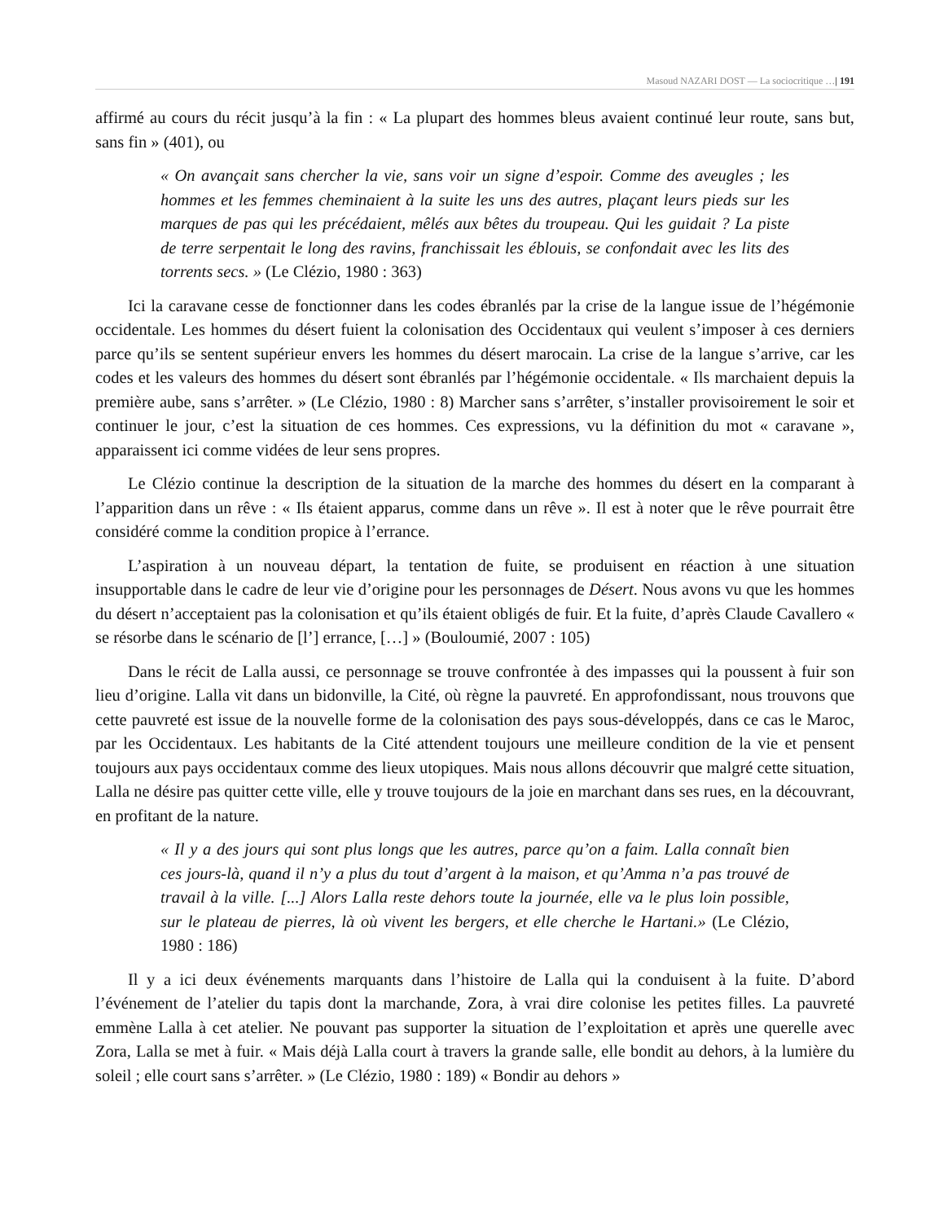Masoud NAZARI DOST — La sociocritique …| 191
affirmé au cours du récit jusqu’à la fin : « La plupart des hommes bleus avaient continué leur route, sans but, sans fin » (401), ou
« On avançait sans chercher la vie, sans voir un signe d’espoir. Comme des aveugles ; les hommes et les femmes cheminaient à la suite les uns des autres, plaçant leurs pieds sur les marques de pas qui les précédaient, mêlés aux bêtes du troupeau. Qui les guidait ? La piste de terre serpentait le long des ravins, franchissait les éblouis, se confondait avec les lits des torrents secs. » (Le Clézio, 1980 : 363)
Ici la caravane cesse de fonctionner dans les codes ébranlés par la crise de la langue issue de l’hégémonie occidentale. Les hommes du désert fuient la colonisation des Occidentaux qui veulent s’imposer à ces derniers parce qu’ils se sentent supérieur envers les hommes du désert marocain. La crise de la langue s’arrive, car les codes et les valeurs des hommes du désert sont ébranlés par l’hégémonie occidentale. « Ils marchaient depuis la première aube, sans s’arrêter. » (Le Clézio, 1980 : 8) Marcher sans s’arrêter, s’installer provisoirement le soir et continuer le jour, c’est la situation de ces hommes. Ces expressions, vu la définition du mot « caravane », apparaissent ici comme vidées de leur sens propres.
Le Clézio continue la description de la situation de la marche des hommes du désert en la comparant à l’apparition dans un rêve : « Ils étaient apparus, comme dans un rêve ». Il est à noter que le rêve pourrait être considéré comme la condition propice à l’errance.
L’aspiration à un nouveau départ, la tentation de fuite, se produisent en réaction à une situation insupportable dans le cadre de leur vie d’origine pour les personnages de Désert. Nous avons vu que les hommes du désert n’acceptaient pas la colonisation et qu’ils étaient obligés de fuir. Et la fuite, d’après Claude Cavallero « se résorbe dans le scénario de [l’] errance, […] » (Bouloumié, 2007 : 105)
Dans le récit de Lalla aussi, ce personnage se trouve confrontée à des impasses qui la poussent à fuir son lieu d’origine. Lalla vit dans un bidonville, la Cité, où règne la pauvreté. En approfondissant, nous trouvons que cette pauvreté est issue de la nouvelle forme de la colonisation des pays sous-développés, dans ce cas le Maroc, par les Occidentaux. Les habitants de la Cité attendent toujours une meilleure condition de la vie et pensent toujours aux pays occidentaux comme des lieux utopiques. Mais nous allons découvrir que malgré cette situation, Lalla ne désire pas quitter cette ville, elle y trouve toujours de la joie en marchant dans ses rues, en la découvrant, en profitant de la nature.
« Il y a des jours qui sont plus longs que les autres, parce qu’on a faim. Lalla connaît bien ces jours-là, quand il n’y a plus du tout d’argent à la maison, et qu’Amma n’a pas trouvé de travail à la ville. [...] Alors Lalla reste dehors toute la journée, elle va le plus loin possible, sur le plateau de pierres, là où vivent les bergers, et elle cherche le Hartani.» (Le Clézio, 1980 : 186)
Il y a ici deux événements marquants dans l’histoire de Lalla qui la conduisent à la fuite. D’abord l’événement de l’atelier du tapis dont la marchande, Zora, à vrai dire colonise les petites filles. La pauvreté emmène Lalla à cet atelier. Ne pouvant pas supporter la situation de l’exploitation et après une querelle avec Zora, Lalla se met à fuir. « Mais déjà Lalla court à travers la grande salle, elle bondit au dehors, à la lumière du soleil ; elle court sans s’arrêter. » (Le Clézio, 1980 : 189) « Bondir au dehors »